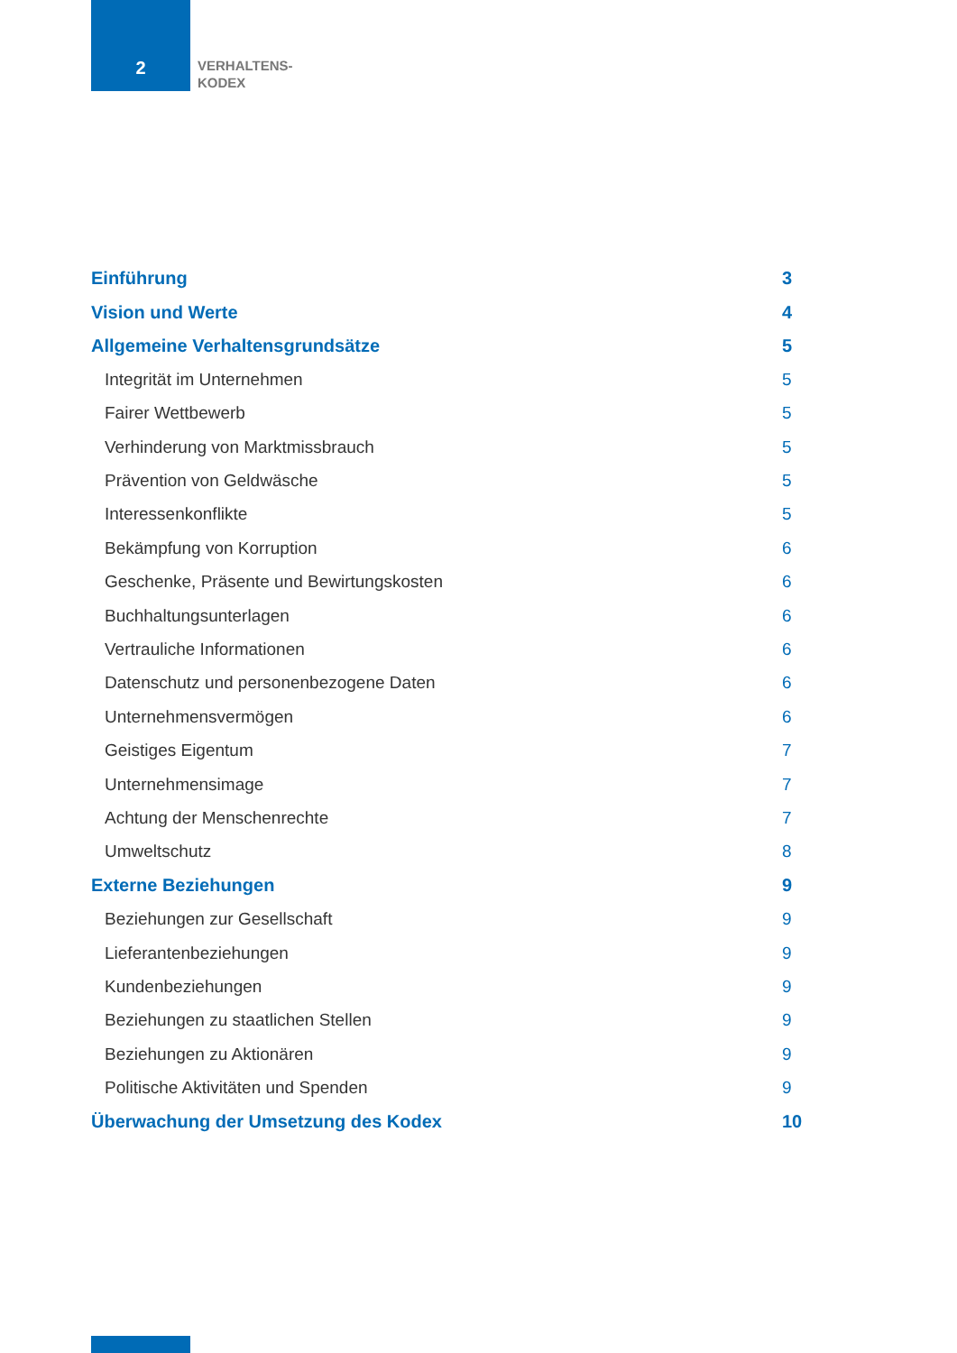2
VERHALTENS-
KODEX
Einführung 3
Vision und Werte 4
Allgemeine Verhaltensgrundsätze 5
Integrität im Unternehmen 5
Fairer Wettbewerb 5
Verhinderung von Marktmissbrauch 5
Prävention von Geldwäsche 5
Interessenkonflikte 5
Bekämpfung von Korruption 6
Geschenke, Präsente und Bewirtungskosten 6
Buchhaltungsunterlagen 6
Vertrauliche Informationen 6
Datenschutz und personenbezogene Daten 6
Unternehmensvermögen 6
Geistiges Eigentum 7
Unternehmensimage 7
Achtung der Menschenrechte 7
Umweltschutz 8
Externe Beziehungen 9
Beziehungen zur Gesellschaft 9
Lieferantenbeziehungen 9
Kundenbeziehungen 9
Beziehungen zu staatlichen Stellen 9
Beziehungen zu Aktionären 9
Politische Aktivitäten und Spenden 9
Überwachung der Umsetzung des Kodex 10